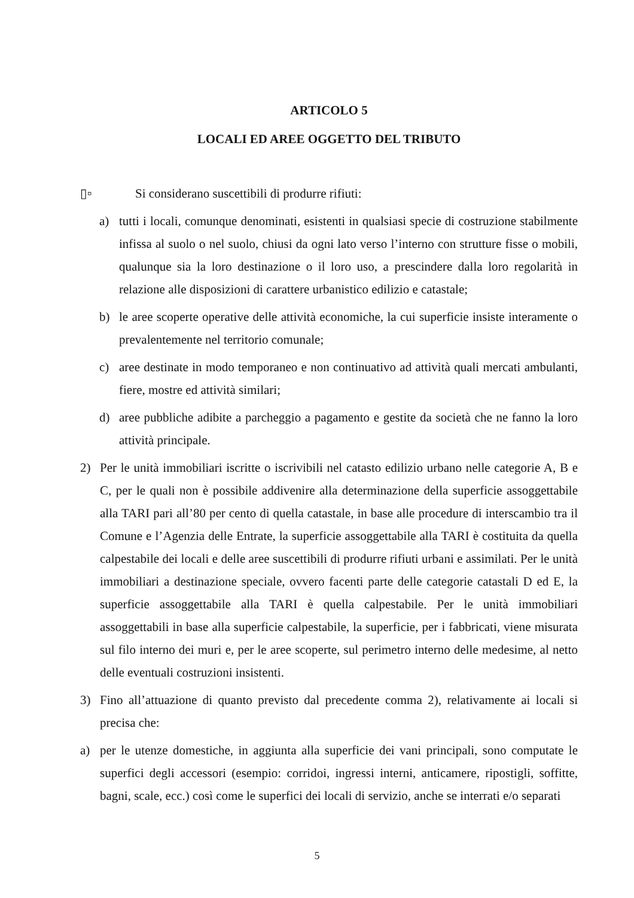ARTICOLO 5
LOCALI ED AREE OGGETTO DEL TRIBUTO
▯▫ Si considerano suscettibili di produrre rifiuti:
a) tutti i locali, comunque denominati, esistenti in qualsiasi specie di costruzione stabilmente infissa al suolo o nel suolo, chiusi da ogni lato verso l’interno con strutture fisse o mobili, qualunque sia la loro destinazione o il loro uso, a prescindere dalla loro regolarità in relazione alle disposizioni di carattere urbanistico edilizio e catastale;
b) le aree scoperte operative delle attività economiche, la cui superficie insiste interamente o prevalentemente nel territorio comunale;
c) aree destinate in modo temporaneo e non continuativo ad attività quali mercati ambulanti, fiere, mostre ed attività similari;
d) aree pubbliche adibite a parcheggio a pagamento e gestite da società che ne fanno la loro attività principale.
2) Per le unità immobiliari iscritte o iscrivibili nel catasto edilizio urbano nelle categorie A, B e C, per le quali non è possibile addivenire alla determinazione della superficie assoggettabile alla TARI pari all’80 per cento di quella catastale, in base alle procedure di interscambio tra il Comune e l’Agenzia delle Entrate, la superficie assoggettabile alla TARI è costituita da quella calpestabile dei locali e delle aree suscettibili di produrre rifiuti urbani e assimilati. Per le unità immobiliari a destinazione speciale, ovvero facenti parte delle categorie catastali D ed E, la superficie assoggettabile alla TARI è quella calpestabile. Per le unità immobiliari assoggettabili in base alla superficie calpestabile, la superficie, per i fabbricati, viene misurata sul filo interno dei muri e, per le aree scoperte, sul perimetro interno delle medesime, al netto delle eventuali costruzioni insistenti.
3) Fino all’attuazione di quanto previsto dal precedente comma 2), relativamente ai locali si precisa che:
a) per le utenze domestiche, in aggiunta alla superficie dei vani principali, sono computate le superfici degli accessori (esempio: corridoi, ingressi interni, anticamere, ripostigli, soffitte, bagni, scale, ecc.) così come le superfici dei locali di servizio, anche se interrati e/o separati
5